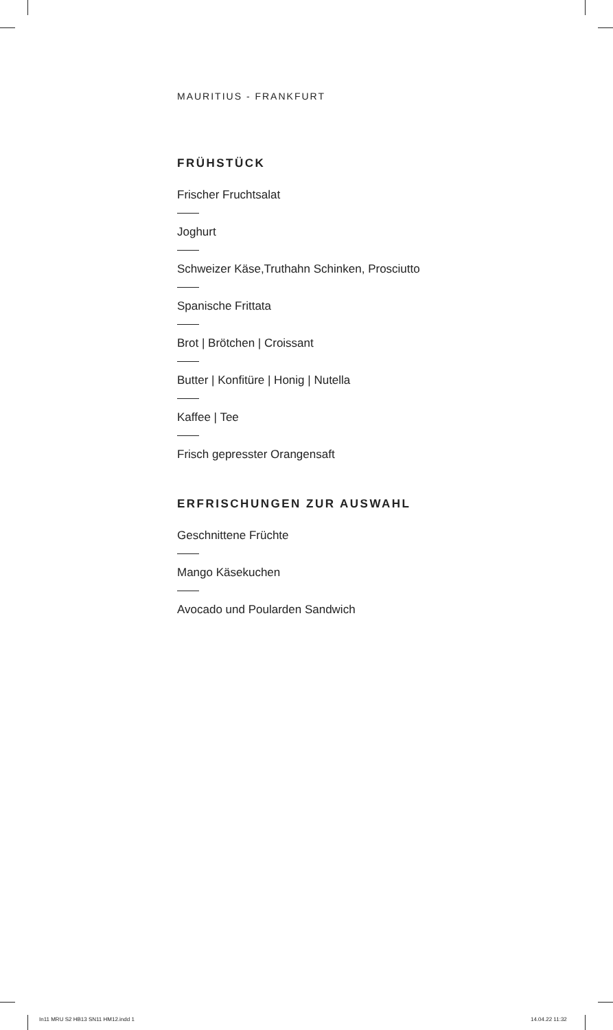MAURITIUS - FRANKFURT
FRÜHSTÜCK
Frischer Fruchtsalat
Joghurt
Schweizer Käse,Truthahn Schinken, Prosciutto
Spanische Frittata
Brot | Brötchen | Croissant
Butter | Konfitüre | Honig | Nutella
Kaffee | Tee
Frisch gepresster Orangensaft
ERFRISCHUNGEN ZUR AUSWAHL
Geschnittene Früchte
Mango Käsekuchen
Avocado und Poularden Sandwich
In11 MRU S2 HB13 SN11 HM12.indd 1
14.04.22 11:32